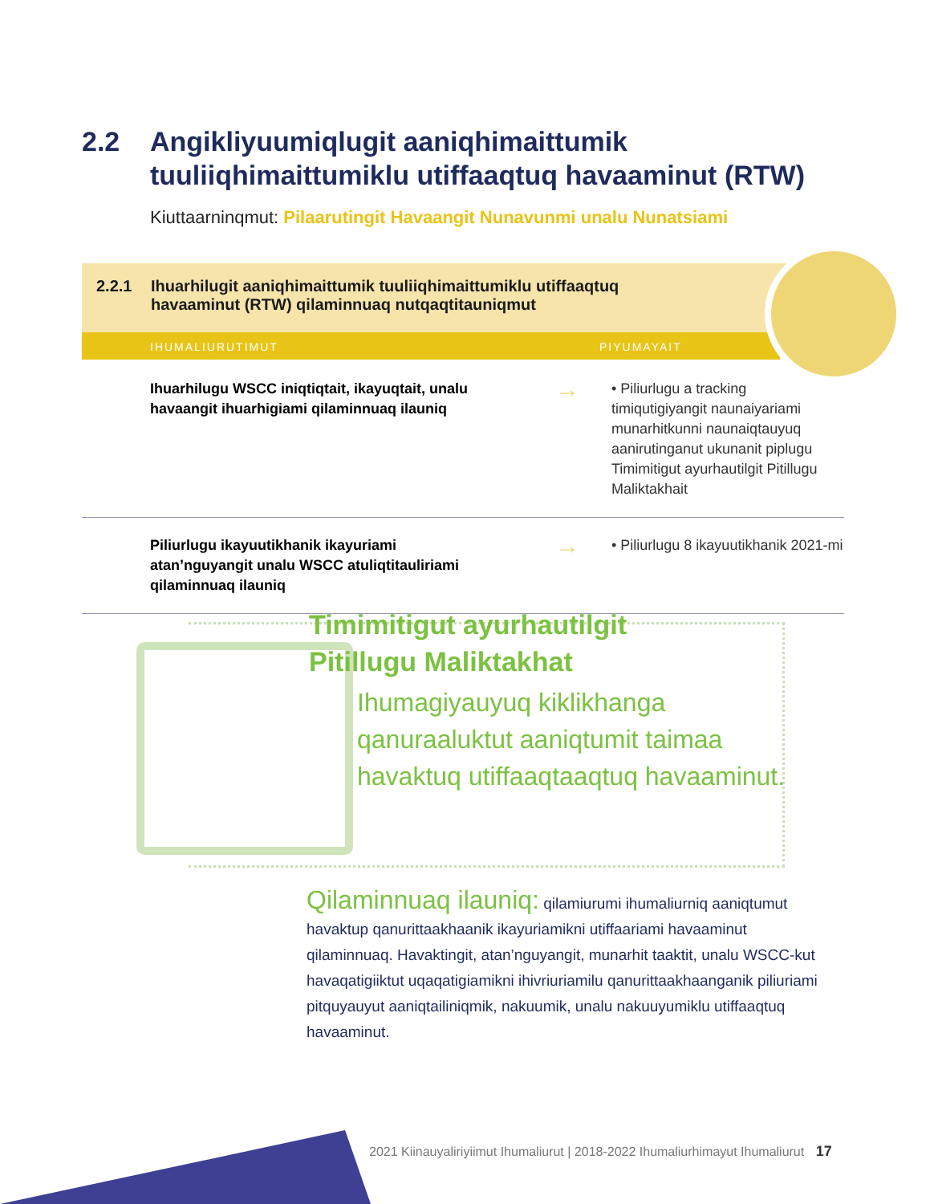2.2 Angikliyuumiqlugit aaniqhimaittumik
tuuliiqhimaittumiklu utiffaaqtuq havaaminut (RTW)
Kiuttaarninqmut: Pilaarutingit Havaangit Nunavunmi unalu Nunatsiami
2.2.1 Ihuarhilugit aaniqhimaittumik tuuliiqhimaittumiklu utiffaaqtuq
havaaminut (RTW) qilaminnuaq nutqaqtitauniqmut
| IHUMALIURUTIMUT | | PIYUMAYAIT |
| --- | --- | --- |
| Ihuarhilugu WSCC iniqtiqtait, ikayuqtait, unalu havaangit ihuarhigiami qilaminnuaq ilauniq | → | • Piliurlugu a tracking timiqutigiyangit naunaiyariami munarhitkunni naunaiqtauyuq aanirutinganut ukunanit piplugu Timimitigut ayurhautilgit Pitillugu Maliktakhait |
| Piliurlugu ikayuutikhanik ikayuriami atan’nguyangit unalu WSCC atuliqtitauliriami qilaminnuaq ilauniq | → | • Piliurlugu 8 ikayuutikhanik 2021-mi |
Timimitigut ayurhautilgit
Pitillugu Maliktakhat
Ihumagiyauyuq kiklikhanga
qanuraaluktut aaniqtumit taimaa
havaktuq utiffaaqtaaqtuq havaaminut.
Qilaminnuaq ilauniq: qilamiurumi ihumaliurniq aaniqtumut havaktup qanurittaakhaanik ikayuriamikni utiffaariami havaaminut qilaminnuaq. Havaktingit, atan’nguyangit, munarhit taaktit, unalu WSCC-kut havaqatigiiktut uqaqatigiamikni ihivriuriamilu qanurittaakhaanganik piliuriami pitquyauyut aaniqtailiniqmik, nakuumik, unalu nakuuyumiklu utiffaaqtuq havaaminut.
2021 Kiinauyaliriyiimut Ihumaliurut | 2018-2022 Ihumaliurhimayut Ihumaliurut 17